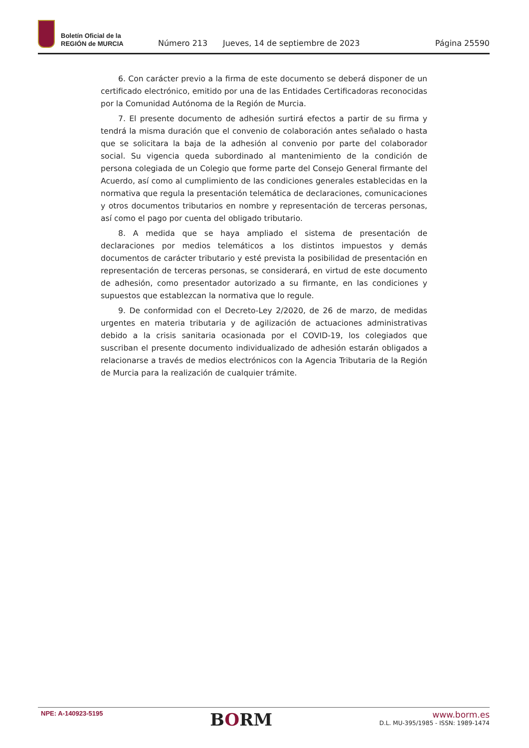Boletín Oficial de la
REGIÓN de MURCIA
Número 213
Jueves, 14 de septiembre de 2023
Página 25590
6. Con carácter previo a la firma de este documento se deberá disponer de un certificado electrónico, emitido por una de las Entidades Certificadoras reconocidas por la Comunidad Autónoma de la Región de Murcia.
7. El presente documento de adhesión surtirá efectos a partir de su firma y tendrá la misma duración que el convenio de colaboración antes señalado o hasta que se solicitara la baja de la adhesión al convenio por parte del colaborador social. Su vigencia queda subordinado al mantenimiento de la condición de persona colegiada de un Colegio que forme parte del Consejo General firmante del Acuerdo, así como al cumplimiento de las condiciones generales establecidas en la normativa que regula la presentación telemática de declaraciones, comunicaciones y otros documentos tributarios en nombre y representación de terceras personas, así como el pago por cuenta del obligado tributario.
8. A medida que se haya ampliado el sistema de presentación de declaraciones por medios telemáticos a los distintos impuestos y demás documentos de carácter tributario y esté prevista la posibilidad de presentación en representación de terceras personas, se considerará, en virtud de este documento de adhesión, como presentador autorizado a su firmante, en las condiciones y supuestos que establezcan la normativa que lo regule.
9. De conformidad con el Decreto-Ley 2/2020, de 26 de marzo, de medidas urgentes en materia tributaria y de agilización de actuaciones administrativas debido a la crisis sanitaria ocasionada por el COVID-19, los colegiados que suscriban el presente documento individualizado de adhesión estarán obligados a relacionarse a través de medios electrónicos con la Agencia Tributaria de la Región de Murcia para la realización de cualquier trámite.
NPE: A-140923-5195
BORM
www.borm.es
D.L. MU-395/1985 - ISSN: 1989-1474